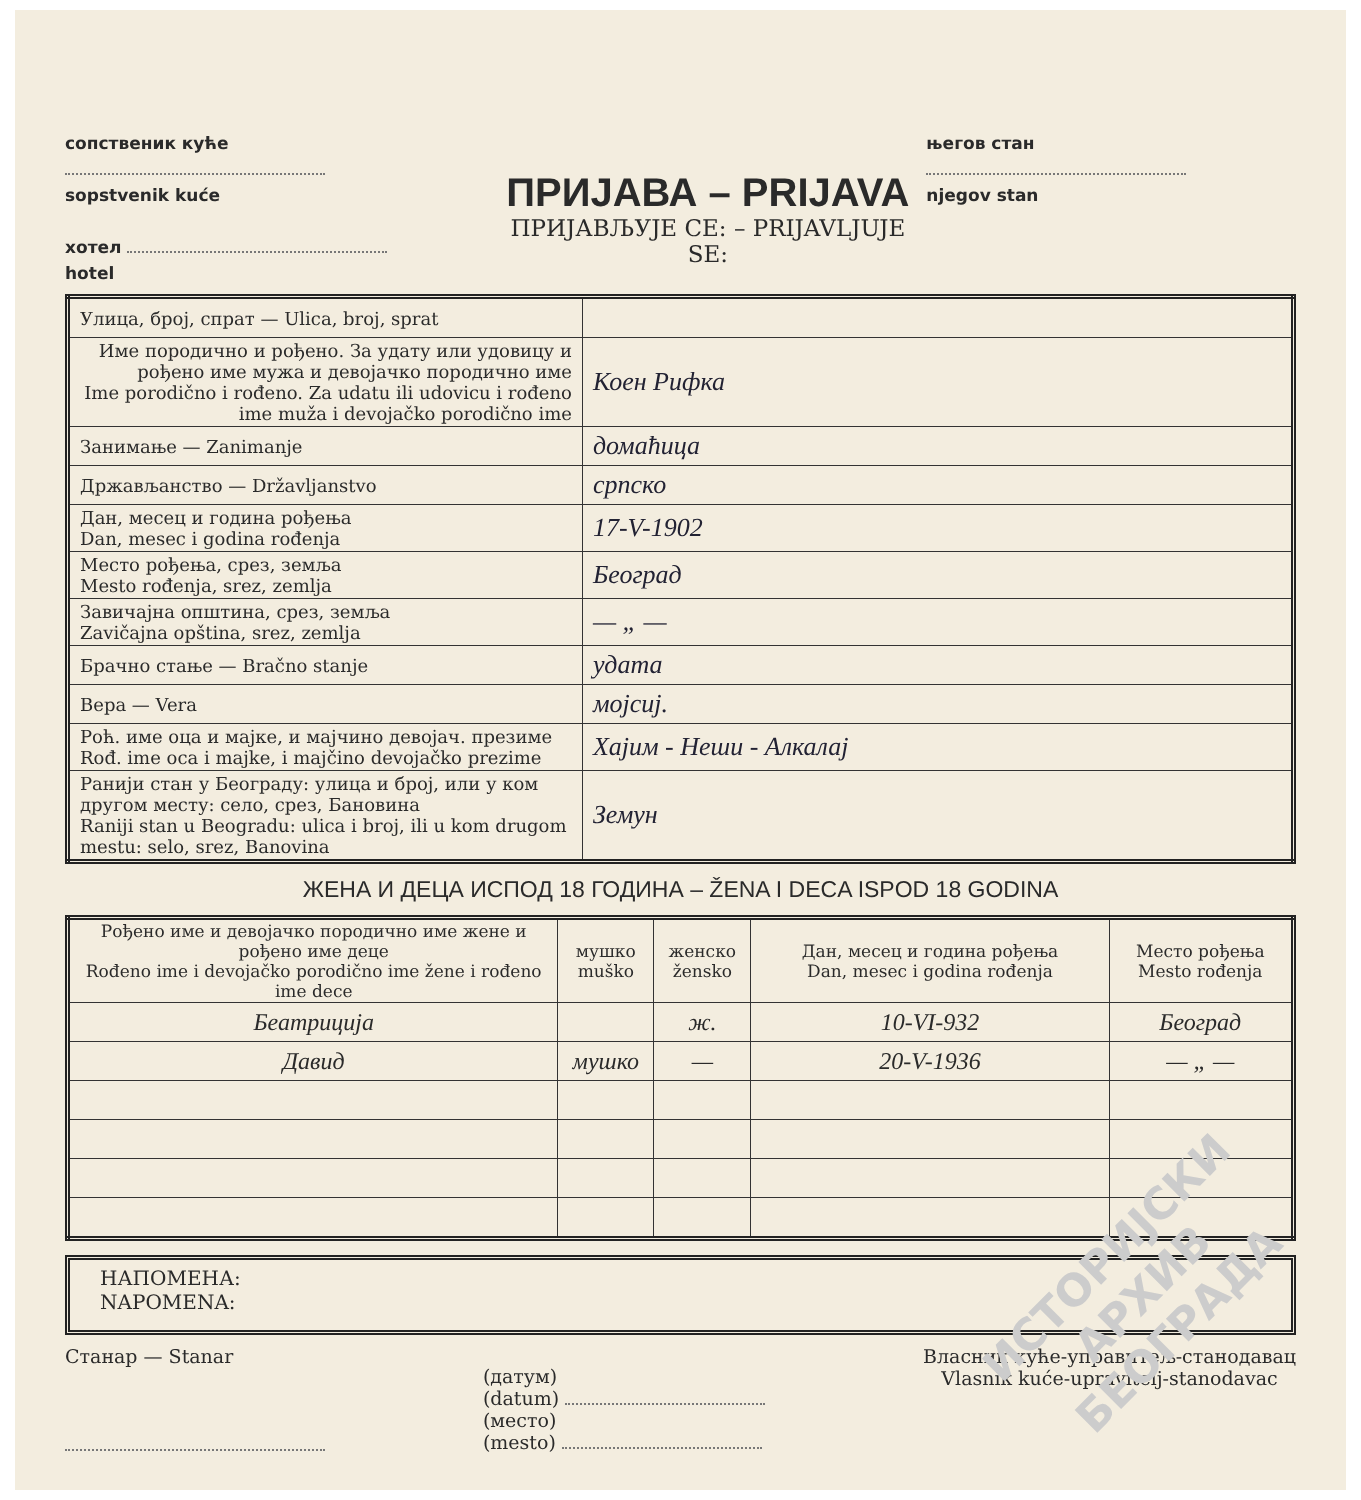сопственик куће
sopstvenik kuće
хотел
hotel
ПРИЈАВА – PRIJAVA
ПРИЈАВЉУЈЕ СЕ: – PRIJAVLJUJE SE:
његов стан
njegov stan
| Улица, број, спрат — Ulica, broj, sprat | |
| Име породично и рођено. За удату или удовицу и рођено име мужа и девојачко породично име Ime porodično i rođeno. Za udatu ili udovicu i rođeno ime muža i devojačko porodično ime | Коен Рифка |
| Занимање — Zanimanje | домаћица |
| Држављанство — Državljanstvo | српско |
| Дан, месец и година рођења Dan, mesec i godina rođenja | 17-V-1902 |
| Место рођења, срез, земља Mesto rođenja, srez, zemlja | Београд |
| Завичајна општина, срез, земља Zavičajna opština, srez, zemlja | — „ — |
| Брачно стање — Bračno stanje | удата |
| Вера — Vera | мојсиј. |
| Роћ. име оца и мајке, и мајчино девојач. презиме Rođ. ime oca i majke, i majčino devojačko prezime | Хајим - Неши - Алкалај |
| Ранији стан у Београду: улица и број, или у ком другом месту: село, срез, Бановина Raniji stan u Beogradu: ulica i broj, ili u kom drugom mestu: selo, srez, Banovina | Земун |
ЖЕНА И ДЕЦА ИСПОД 18 ГОДИНА – ŽENA I DECA ISPOD 18 GODINA
| Рођено име и девојачко породично име жене и рођено име деце Rođeno ime i devojačko porodično ime žene i rođeno ime dece | мушко muško | женско žensko | Дан, месец и година рођења Dan, mesec i godina rođenja | Место рођења Mesto rođenja |
| --- | --- | --- | --- | --- |
| Беатриција | | ж. | 10-VI-932 | Београд |
| Давид | мушко | — | 20-V-1936 | — „ — |
НАПОМЕНА:
NAPOMENA:
Станар — Stanar
(датум)
(datum)
(место)
(mesto)
Власник куће-управитељ-станодавац
Vlasnik kuće-upravitelj-stanodavac
ИСТОРИЈСКИ
АРХИВ
БЕОГРАДА